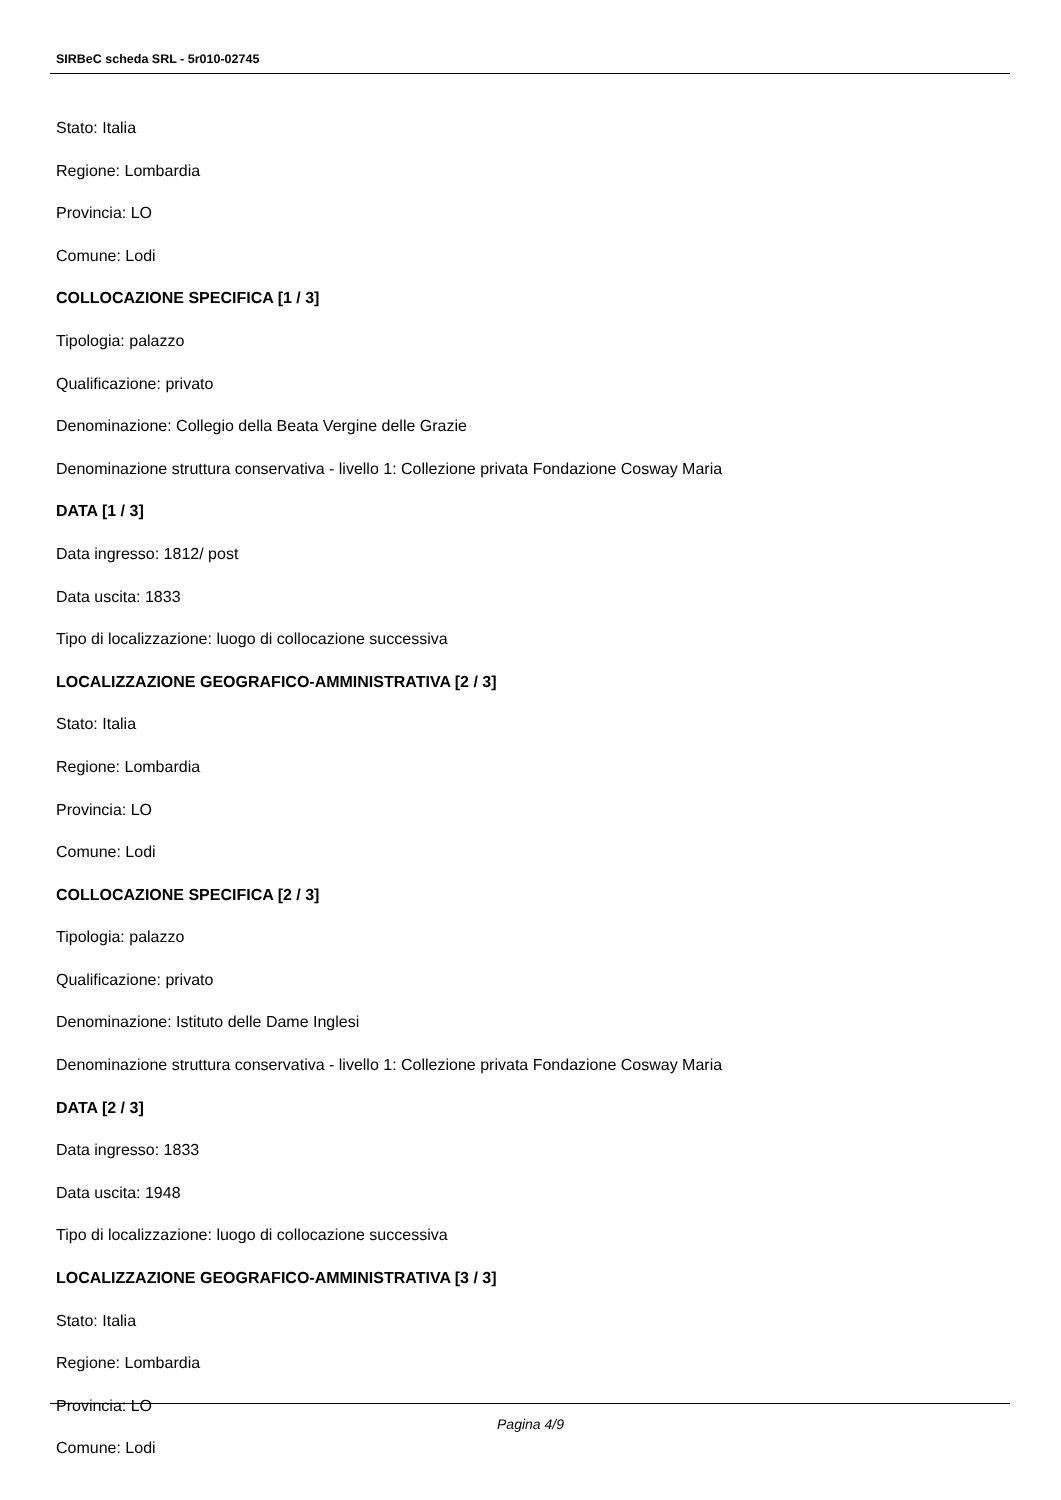SIRBeC scheda SRL - 5r010-02745
Stato: Italia
Regione: Lombardia
Provincia: LO
Comune: Lodi
COLLOCAZIONE SPECIFICA [1 / 3]
Tipologia: palazzo
Qualificazione: privato
Denominazione: Collegio della Beata Vergine delle Grazie
Denominazione struttura conservativa - livello 1: Collezione privata Fondazione Cosway Maria
DATA [1 / 3]
Data ingresso: 1812/ post
Data uscita: 1833
Tipo di localizzazione: luogo di collocazione successiva
LOCALIZZAZIONE GEOGRAFICO-AMMINISTRATIVA [2 / 3]
Stato: Italia
Regione: Lombardia
Provincia: LO
Comune: Lodi
COLLOCAZIONE SPECIFICA [2 / 3]
Tipologia: palazzo
Qualificazione: privato
Denominazione: Istituto delle Dame Inglesi
Denominazione struttura conservativa - livello 1: Collezione privata Fondazione Cosway Maria
DATA [2 / 3]
Data ingresso: 1833
Data uscita: 1948
Tipo di localizzazione: luogo di collocazione successiva
LOCALIZZAZIONE GEOGRAFICO-AMMINISTRATIVA [3 / 3]
Stato: Italia
Regione: Lombardia
Provincia: LO
Comune: Lodi
Pagina 4/9